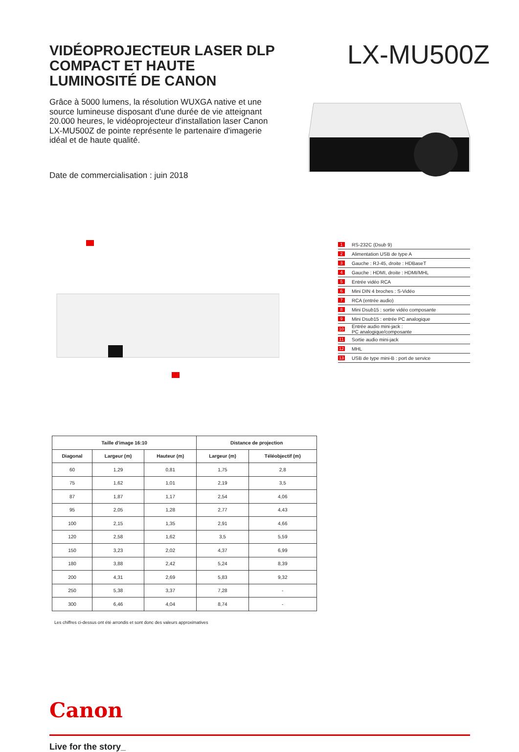VIDÉOPROJECTEUR LASER DLP COMPACT ET HAUTE LUMINOSITÉ DE CANON
LX-MU500Z
Grâce à 5000 lumens, la résolution WUXGA native et une source lumineuse disposant d'une durée de vie atteignant 20.000 heures, le vidéoprojecteur d'installation laser Canon LX-MU500Z de pointe représente le partenaire d'imagerie idéal et de haute qualité.
Date de commercialisation : juin 2018
1 RS-232C (Dsub 9)
2 Alimentation USB de type A
3 Gauche : RJ-45, droite : HDBaseT
4 Gauche : HDMI, droite : HDMI/MHL
5 Entrée vidéo RCA
6 Mini DIN 4 broches : S-Vidéo
7 RCA (entrée audio)
8 Mini Dsub15 : sortie vidéo composante
9 Mini Dsub15 : entrée PC analogique
10 Entrée audio mini-jack :
PC analogique/composante
11 Sortie audio mini-jack
12 MHL
13 USB de type mini-B : port de service
| Taille d'image 16:10 | | | Distance de projection | |
| --- | --- | --- | --- | --- |
| Diagonal | Largeur (m) | Hauteur (m) | Largeur (m) | Téléobjectif (m) |
| 60 | 1,29 | 0,81 | 1,75 | 2,8 |
| 75 | 1,62 | 1,01 | 2,19 | 3,5 |
| 87 | 1,87 | 1,17 | 2,54 | 4,06 |
| 95 | 2,05 | 1,28 | 2,77 | 4,43 |
| 100 | 2,15 | 1,35 | 2,91 | 4,66 |
| 120 | 2,58 | 1,62 | 3,5 | 5,59 |
| 150 | 3,23 | 2,02 | 4,37 | 6,99 |
| 180 | 3,88 | 2,42 | 5,24 | 8,39 |
| 200 | 4,31 | 2,69 | 5,83 | 9,32 |
| 250 | 5,38 | 3,37 | 7,28 | - |
| 300 | 6,46 | 4,04 | 8,74 | - |
Les chiffres ci-dessus ont été arrondis et sont donc des valeurs approximatives
Canon
Live for the story_